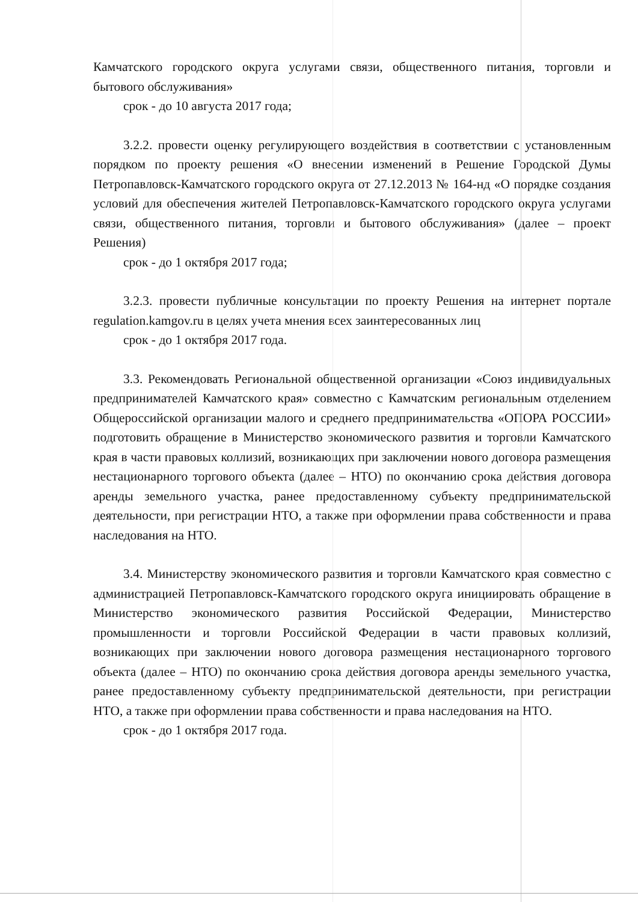Камчатского городского округа услугами связи, общественного питания, торговли и бытового обслуживания»
срок - до 10 августа 2017 года;
3.2.2. провести оценку регулирующего воздействия в соответствии с установленным порядком по проекту решения «О внесении изменений в Решение Городской Думы Петропавловск-Камчатского городского округа от 27.12.2013 № 164-нд «О порядке создания условий для обеспечения жителей Петропавловск-Камчатского городского округа услугами связи, общественного питания, торговли и бытового обслуживания» (далее – проект Решения)
срок - до 1 октября 2017 года;
3.2.3. провести публичные консультации по проекту Решения на интернет портале regulation.kamgov.ru в целях учета мнения всех заинтересованных лиц
срок - до 1 октября 2017 года.
3.3. Рекомендовать Региональной общественной организации «Союз индивидуальных предпринимателей Камчатского края» совместно с Камчатским региональным отделением Общероссийской организации малого и среднего предпринимательства «ОПОРА РОССИИ» подготовить обращение в Министерство экономического развития и торговли Камчатского края в части правовых коллизий, возникающих при заключении нового договора размещения нестационарного торгового объекта (далее – НТО) по окончанию срока действия договора аренды земельного участка, ранее предоставленному субъекту предпринимательской деятельности, при регистрации НТО, а также при оформлении права собственности и права наследования на НТО.
3.4. Министерству экономического развития и торговли Камчатского края совместно с администрацией Петропавловск-Камчатского городского округа инициировать обращение в Министерство экономического развития Российской Федерации, Министерство промышленности и торговли Российской Федерации в части правовых коллизий, возникающих при заключении нового договора размещения нестационарного торгового объекта (далее – НТО) по окончанию срока действия договора аренды земельного участка, ранее предоставленному субъекту предпринимательской деятельности, при регистрации НТО, а также при оформлении права собственности и права наследования на НТО.
срок - до 1 октября 2017 года.